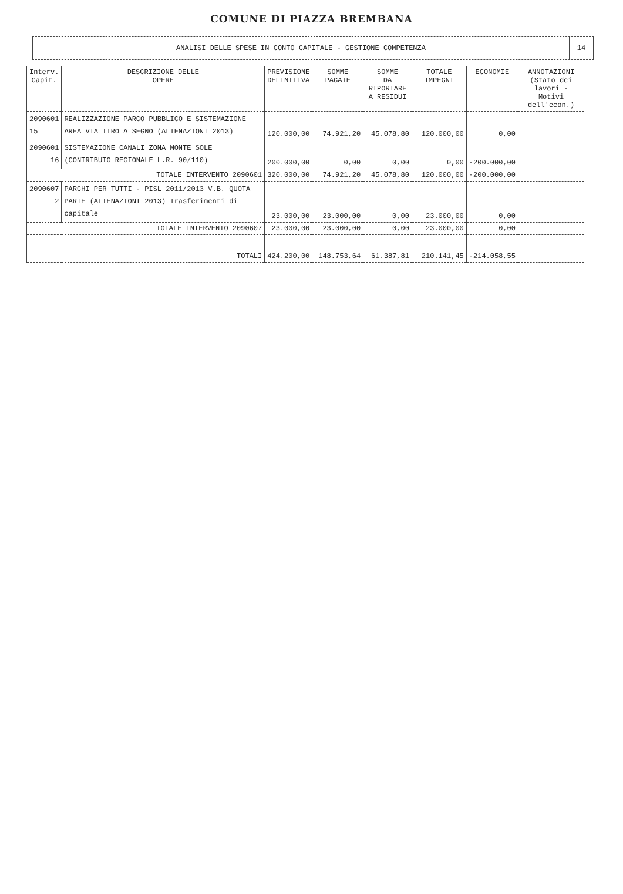COMUNE DI PIAZZA BREMBANA
ANALISI DELLE SPESE IN CONTO CAPITALE - GESTIONE COMPETENZA
14
| Interv. Capit. | DESCRIZIONE DELLE OPERE | PREVISIONE DEFINITIVA | SOMME PAGATE | SOMME DA RIPORTARE A RESIDUI | TOTALE IMPEGNI | ECONOMIE | ANNOTAZIONI (Stato dei lavori - Motivi dell'econ.) |
| --- | --- | --- | --- | --- | --- | --- | --- |
| 2090601 15 | REALIZZAZIONE PARCO PUBBLICO E SISTEMAZIONE AREA VIA TIRO A SEGNO (ALIENAZIONI 2013) | 120.000,00 | 74.921,20 | 45.078,80 | 120.000,00 | 0,00 | |
| 2090601 16 | SISTEMAZIONE CANALI ZONA MONTE SOLE (CONTRIBUTO REGIONALE L.R. 90/110) | 200.000,00 | 0,00 | 0,00 | 0,00 | -200.000,00 | |
| TOTALE INTERVENTO 2090601 | | 320.000,00 | 74.921,20 | 45.078,80 | 120.000,00 | -200.000,00 | |
| 2090607 2 | PARCHI PER TUTTI - PISL 2011/2013 V.B. QUOTA PARTE (ALIENAZIONI 2013) Trasferimenti di capitale | 23.000,00 | 23.000,00 | 0,00 | 23.000,00 | 0,00 | |
| TOTALE INTERVENTO 2090607 | | 23.000,00 | 23.000,00 | 0,00 | 23.000,00 | 0,00 | |
| TOTALI | | 424.200,00 | 148.753,64 | 61.387,81 | 210.141,45 | -214.058,55 | |